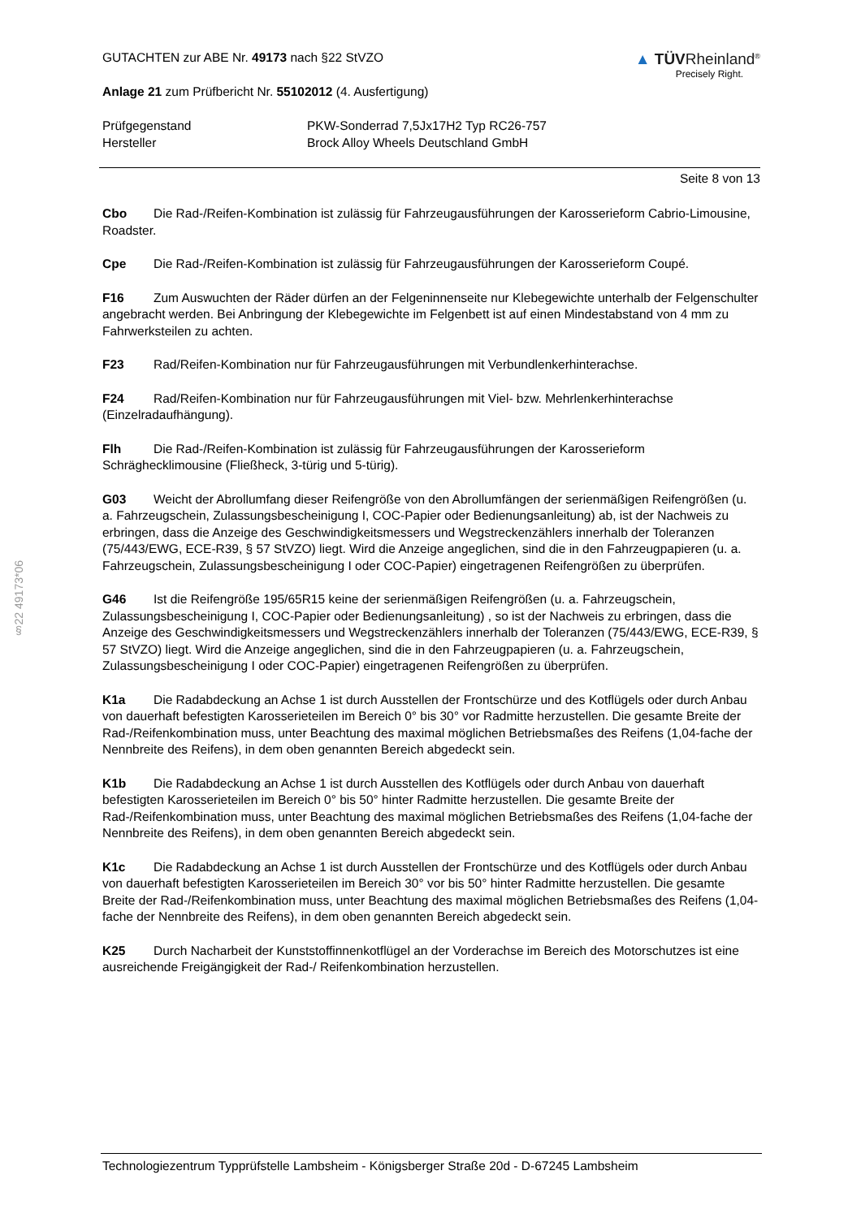§22 49173*06
GUTACHTEN zur ABE Nr. 49173 nach §22 StVZO
Anlage 21 zum Prüfbericht Nr. 55102012 (4. Ausfertigung)
▲ TÜVRheinland<sup>®</sup>
Precisely Right.
Prüfgegenstand
Hersteller
PKW-Sonderrad 7,5Jx17H2 Typ RC26-757
Brock Alloy Wheels Deutschland GmbH
Seite 8 von 13
Cbo Die Rad-/Reifen-Kombination ist zulässig für Fahrzeugausführungen der Karosserieform Cabrio-Limousine, Roadster.
Cpe Die Rad-/Reifen-Kombination ist zulässig für Fahrzeugausführungen der Karosserieform Coupé.
F16 Zum Auswuchten der Räder dürfen an der Felgeninnenseite nur Klebegewichte unterhalb der Felgenschulter angebracht werden. Bei Anbringung der Klebegewichte im Felgenbett ist auf einen Mindestabstand von 4 mm zu Fahrwerksteilen zu achten.
F23 Rad/Reifen-Kombination nur für Fahrzeugausführungen mit Verbundlenkerhinterachse.
F24 Rad/Reifen-Kombination nur für Fahrzeugausführungen mit Viel- bzw. Mehrlenkerhinterachse (Einzelradaufhängung).
Flh Die Rad-/Reifen-Kombination ist zulässig für Fahrzeugausführungen der Karosserieform Schräghecklimousine (Fließheck, 3-türig und 5-türig).
G03 Weicht der Abrollumfang dieser Reifengröße von den Abrollumfängen der serienmäßigen Reifengrößen (u. a. Fahrzeugschein, Zulassungsbescheinigung I, COC-Papier oder Bedienungsanleitung) ab, ist der Nachweis zu erbringen, dass die Anzeige des Geschwindigkeitsmessers und Wegstreckenzählers innerhalb der Toleranzen (75/443/EWG, ECE-R39, § 57 StVZO) liegt. Wird die Anzeige angeglichen, sind die in den Fahrzeugpapieren (u. a. Fahrzeugschein, Zulassungsbescheinigung I oder COC-Papier) eingetragenen Reifengrößen zu überprüfen.
G46 Ist die Reifengröße 195/65R15 keine der serienmäßigen Reifengrößen (u. a. Fahrzeugschein, Zulassungsbescheinigung I, COC-Papier oder Bedienungsanleitung) , so ist der Nachweis zu erbringen, dass die Anzeige des Geschwindigkeitsmessers und Wegstreckenzählers innerhalb der Toleranzen (75/443/EWG, ECE-R39, § 57 StVZO) liegt. Wird die Anzeige angeglichen, sind die in den Fahrzeugpapieren (u. a. Fahrzeugschein, Zulassungsbescheinigung I oder COC-Papier) eingetragenen Reifengrößen zu überprüfen.
K1a Die Radabdeckung an Achse 1 ist durch Ausstellen der Frontschürze und des Kotflügels oder durch Anbau von dauerhaft befestigten Karosserieteilen im Bereich 0° bis 30° vor Radmitte herzustellen. Die gesamte Breite der Rad-/Reifenkombination muss, unter Beachtung des maximal möglichen Betriebsmaßes des Reifens (1,04-fache der Nennbreite des Reifens), in dem oben genannten Bereich abgedeckt sein.
K1b Die Radabdeckung an Achse 1 ist durch Ausstellen des Kotflügels oder durch Anbau von dauerhaft befestigten Karosserieteilen im Bereich 0° bis 50° hinter Radmitte herzustellen. Die gesamte Breite der Rad-/Reifenkombination muss, unter Beachtung des maximal möglichen Betriebsmaßes des Reifens (1,04-fache der Nennbreite des Reifens), in dem oben genannten Bereich abgedeckt sein.
K1c Die Radabdeckung an Achse 1 ist durch Ausstellen der Frontschürze und des Kotflügels oder durch Anbau von dauerhaft befestigten Karosserieteilen im Bereich 30° vor bis 50° hinter Radmitte herzustellen. Die gesamte Breite der Rad-/Reifenkombination muss, unter Beachtung des maximal möglichen Betriebsmaßes des Reifens (1,04-fache der Nennbreite des Reifens), in dem oben genannten Bereich abgedeckt sein.
K25 Durch Nacharbeit der Kunststoffinnenkotflügel an der Vorderachse im Bereich des Motorschutzes ist eine ausreichende Freigängigkeit der Rad-/ Reifenkombination herzustellen.
Technologiezentrum Typprüfstelle Lambsheim - Königsberger Straße 20d - D-67245 Lambsheim